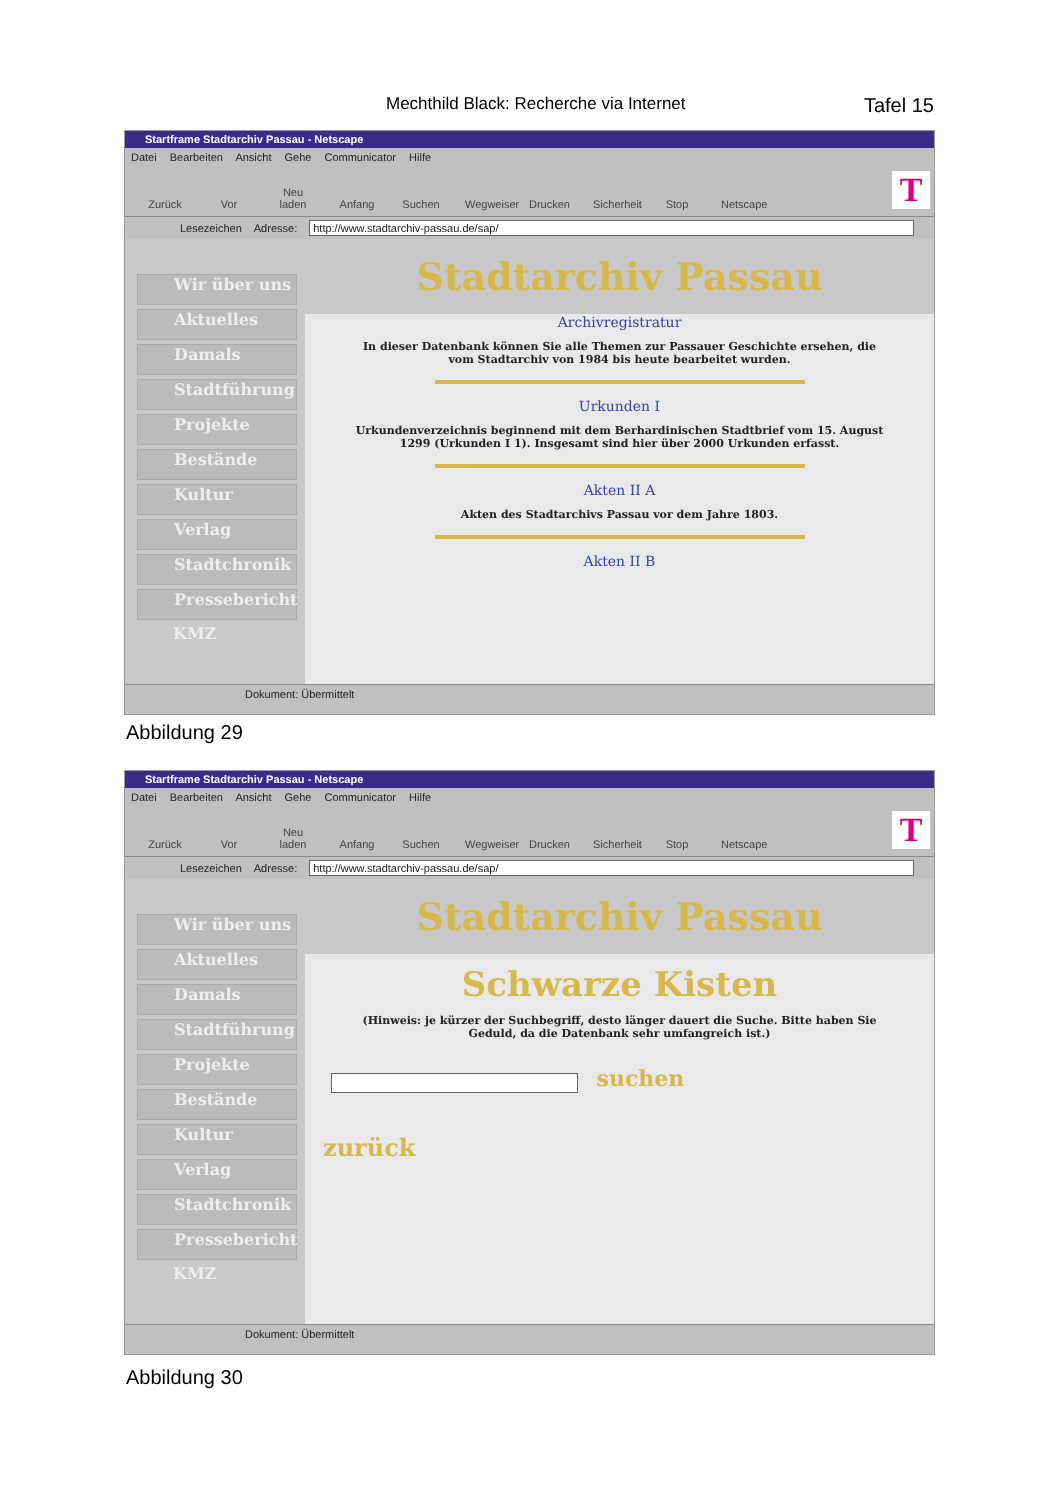Mechthild Black: Recherche via Internet Tafel 15
Startframe Stadtarchiv Passau - Netscape
Datei Bearbeiten Ansicht Gehe Communicator Hilfe
Zurück Vor Neu laden Anfang Suchen Wegweiser Drucken Sicherheit Stop Netscape
T
Lesezeichen Adresse: http://www.stadtarchiv-passau.de/sap/
Wir über uns
Aktuelles
Damals
Stadtführung
Projekte
Bestände
Kultur
Verlag
Stadtchronik
Pressebericht
KMZ
Stadtarchiv Passau
Archivregistratur
In dieser Datenbank können Sie alle Themen zur Passauer Geschichte ersehen, die vom Stadtarchiv von 1984 bis heute bearbeitet wurden.
Urkunden I
Urkundenverzeichnis beginnend mit dem Berhardinischen Stadtbrief vom 15. August 1299 (Urkunden I 1). Insgesamt sind hier über 2000 Urkunden erfasst.
Akten II A
Akten des Stadtarchivs Passau vor dem Jahre 1803.
Akten II B
Dokument: Übermittelt
Abbildung 29
Startframe Stadtarchiv Passau - Netscape
Datei Bearbeiten Ansicht Gehe Communicator Hilfe
Zurück Vor Neu laden Anfang Suchen Wegweiser Drucken Sicherheit Stop Netscape
T
Lesezeichen Adresse: http://www.stadtarchiv-passau.de/sap/
Wir über uns
Aktuelles
Damals
Stadtführung
Projekte
Bestände
Kultur
Verlag
Stadtchronik
Pressebericht
KMZ
Stadtarchiv Passau
Schwarze Kisten
(Hinweis: je kürzer der Suchbegriff, desto länger dauert die Suche. Bitte haben Sie Geduld, da die Datenbank sehr umfangreich ist.)
suchen
zurück
Dokument: Übermittelt
Abbildung 30